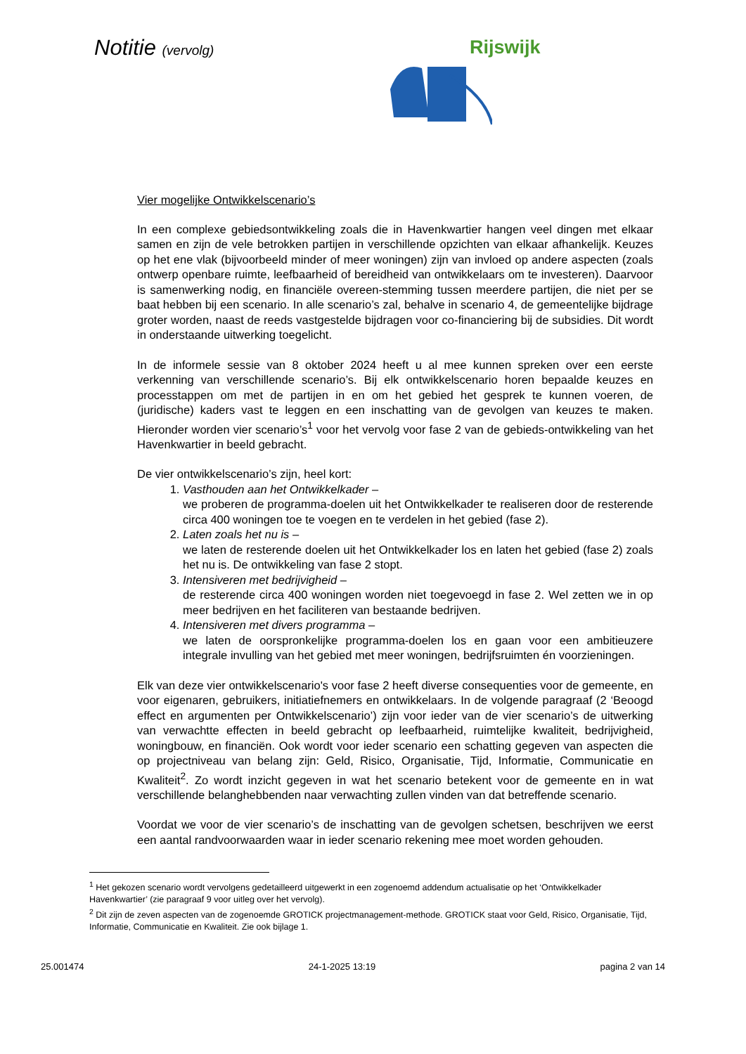Notitie (vervolg) Rijswijk
Vier mogelijke Ontwikkelscenario’s
In een complexe gebiedsontwikkeling zoals die in Havenkwartier hangen veel dingen met elkaar samen en zijn de vele betrokken partijen in verschillende opzichten van elkaar afhankelijk. Keuzes op het ene vlak (bijvoorbeeld minder of meer woningen) zijn van invloed op andere aspecten (zoals ontwerp openbare ruimte, leefbaarheid of bereidheid van ontwikkelaars om te investeren). Daarvoor is samenwerking nodig, en financiële overeen-stemming tussen meerdere partijen, die niet per se baat hebben bij een scenario. In alle scenario’s zal, behalve in scenario 4, de gemeentelijke bijdrage groter worden, naast de reeds vastgestelde bijdragen voor co-financiering bij de subsidies. Dit wordt in onderstaande uitwerking toegelicht.
In de informele sessie van 8 oktober 2024 heeft u al mee kunnen spreken over een eerste verkenning van verschillende scenario’s. Bij elk ontwikkelscenario horen bepaalde keuzes en processtappen om met de partijen in en om het gebied het gesprek te kunnen voeren, de (juridische) kaders vast te leggen en een inschatting van de gevolgen van keuzes te maken. Hieronder worden vier scenario’s<sup>1</sup> voor het vervolg voor fase 2 van de gebieds-ontwikkeling van het Havenkwartier in beeld gebracht.
De vier ontwikkelscenario’s zijn, heel kort:
1. Vasthouden aan het Ontwikkelkader –
we proberen de programma-doelen uit het Ontwikkelkader te realiseren door de resterende circa 400 woningen toe te voegen en te verdelen in het gebied (fase 2).
2. Laten zoals het nu is –
we laten de resterende doelen uit het Ontwikkelkader los en laten het gebied (fase 2) zoals het nu is. De ontwikkeling van fase 2 stopt.
3. Intensiveren met bedrijvigheid –
de resterende circa 400 woningen worden niet toegevoegd in fase 2. Wel zetten we in op meer bedrijven en het faciliteren van bestaande bedrijven.
4. Intensiveren met divers programma –
we laten de oorspronkelijke programma-doelen los en gaan voor een ambitieuzere integrale invulling van het gebied met meer woningen, bedrijfsruimten én voorzieningen.
Elk van deze vier ontwikkelscenario's voor fase 2 heeft diverse consequenties voor de gemeente, en voor eigenaren, gebruikers, initiatiefnemers en ontwikkelaars. In de volgende paragraaf (2 ‘Beoogd effect en argumenten per Ontwikkelscenario’) zijn voor ieder van de vier scenario’s de uitwerking van verwachtte effecten in beeld gebracht op leefbaarheid, ruimtelijke kwaliteit, bedrijvigheid, woningbouw, en financiën. Ook wordt voor ieder scenario een schatting gegeven van aspecten die op projectniveau van belang zijn: Geld, Risico, Organisatie, Tijd, Informatie, Communicatie en Kwaliteit<sup>2</sup>. Zo wordt inzicht gegeven in wat het scenario betekent voor de gemeente en in wat verschillende belanghebbenden naar verwachting zullen vinden van dat betreffende scenario.
Voordat we voor de vier scenario’s de inschatting van de gevolgen schetsen, beschrijven we eerst een aantal randvoorwaarden waar in ieder scenario rekening mee moet worden gehouden.
<sup>1</sup> Het gekozen scenario wordt vervolgens gedetailleerd uitgewerkt in een zogenoemd addendum actualisatie op het ‘Ontwikkelkader Havenkwartier’ (zie paragraaf 9 voor uitleg over het vervolg).
<sup>2</sup> Dit zijn de zeven aspecten van de zogenoemde GROTICK projectmanagement-methode. GROTICK staat voor Geld, Risico, Organisatie, Tijd, Informatie, Communicatie en Kwaliteit. Zie ook bijlage 1.
25.001474 24-1-2025 13:19 pagina 2 van 14